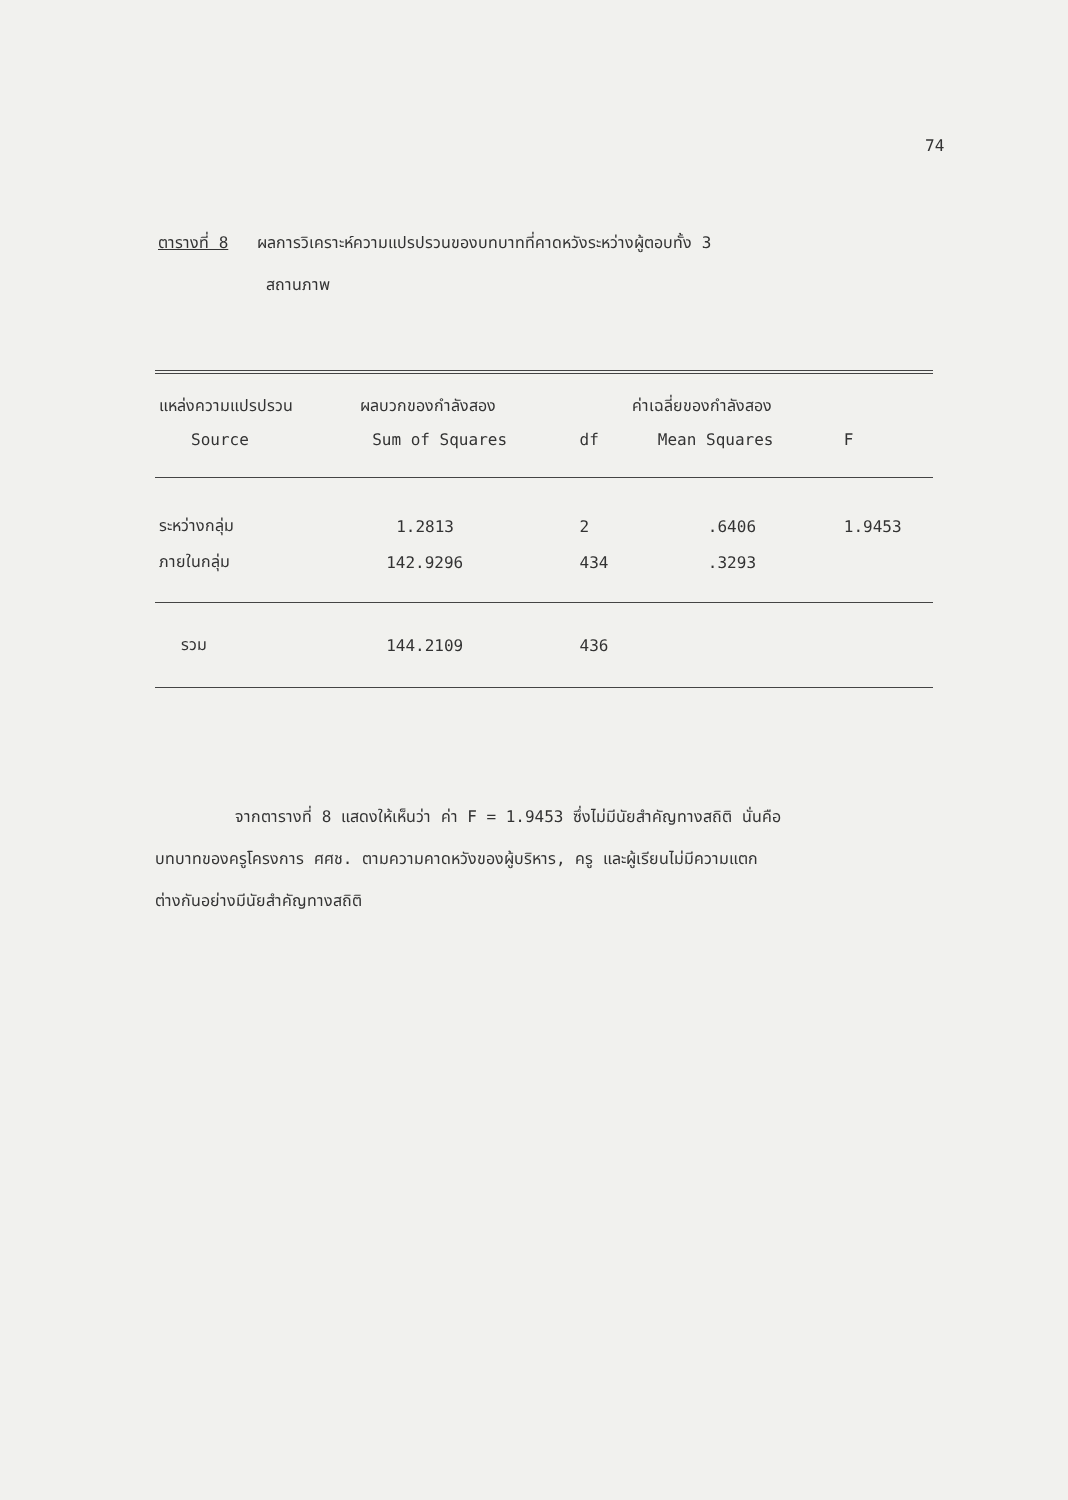74
ตารางที่ 8 ผลการวิเคราะห์ความแปรปรวนของบทบาทที่คาดหวังระหว่างผู้ตอบทั้ง 3
สถานภาพ
| แหล่งความแปรปรวน | ผลบวกของกำลังสอง | | ค่าเฉลี่ยของกำลังสอง | |
| --- | --- | --- | --- | --- |
| Source | Sum of Squares | df | Mean Squares | F |
| ระหว่างกลุ่ม | 1.2813 | 2 | .6406 | 1.9453 |
| ภายในกลุ่ม | 142.9296 | 434 | .3293 | |
| รวม | 144.2109 | 436 | | |
จากตารางที่ 8 แสดงให้เห็นว่า ค่า F = 1.9453 ซึ่งไม่มีนัยสำคัญทางสถิติ นั่นคือ
บทบาทของครูโครงการ ศศช. ตามความคาดหวังของผู้บริหาร, ครู และผู้เรียนไม่มีความแตก
ต่างกันอย่างมีนัยสำคัญทางสถิติ